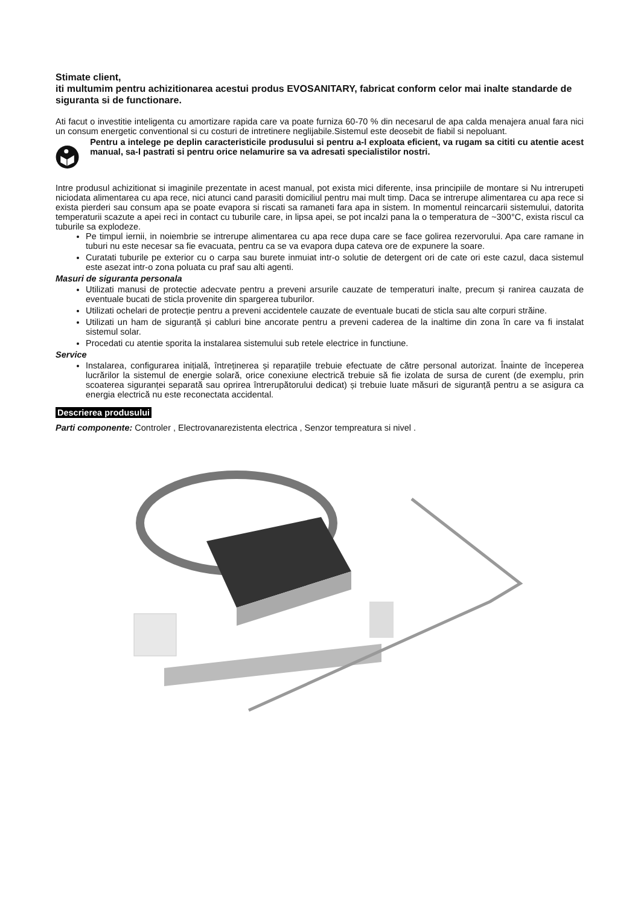Stimate client,
iti multumim pentru achizitionarea acestui produs EVOSANITARY, fabricat conform celor mai inalte standarde de siguranta si de functionare.
Ati facut o investitie inteligenta cu amortizare rapida care va poate furniza 60-70 % din necesarul de apa calda menajera anual fara nici un consum energetic conventional si cu costuri de intretinere neglijabile.Sistemul este deosebit de fiabil si nepoluant.
Pentru a intelege pe deplin caracteristicile produsului si pentru a-l exploata eficient, va rugam sa cititi cu atentie acest manual, sa-l pastrati si pentru orice nelamurire sa va adresati specialistilor nostri.
Intre produsul achizitionat si imaginile prezentate in acest manual, pot exista mici diferente, insa principiile de montare si Nu intrerupeti niciodata alimentarea cu apa rece, nici atunci cand parasiti domiciliul pentru mai mult timp. Daca se intrerupe alimentarea cu apa rece si exista pierderi sau consum apa se poate evapora si riscati sa ramaneti fara apa in sistem. In momentul reincarcarii sistemului, datorita temperaturii scazute a apei reci in contact cu tuburile care, in lipsa apei, se pot incalzi pana la o temperatura de ~300°C, exista riscul ca tuburile sa explodeze.
Pe timpul iernii, in noiembrie se intrerupe alimentarea cu apa rece dupa care se face golirea rezervorului. Apa care ramane in tuburi nu este necesar sa fie evacuata, pentru ca se va evapora dupa cateva ore de expunere la soare.
Curatati tuburile pe exterior cu o carpa sau burete inmuiat intr-o solutie de detergent ori de cate ori este cazul, daca sistemul este asezat intr-o zona poluata cu praf sau alti agenti.
Masuri de siguranta personala
Utilizati manusi de protectie adecvate pentru a preveni arsurile cauzate de temperaturi inalte, precum și ranirea cauzata de eventuale bucati de sticla provenite din spargerea tuburilor.
Utilizati ochelari de protecție pentru a preveni accidentele cauzate de eventuale bucati de sticla sau alte corpuri străine.
Utilizati un ham de siguranță și cabluri bine ancorate pentru a preveni caderea de la inaltime din zona în care va fi instalat sistemul solar.
Procedati cu atentie sporita la instalarea sistemului sub retele electrice in functiune.
Service
Instalarea, configurarea inițială, întreținerea și reparațiile trebuie efectuate de către personal autorizat. Înainte de începerea lucrărilor la sistemul de energie solară, orice conexiune electrică trebuie să fie izolata de sursa de curent (de exemplu, prin scoaterea siguranței separată sau oprirea întrerupătorului dedicat) și trebuie luate măsuri de siguranță pentru a se asigura ca energia electrică nu este reconectata accidental.
Descrierea produsului
Parti componente: Controler , Electrovanarezistenta electrica , Senzor tempreatura si nivel .